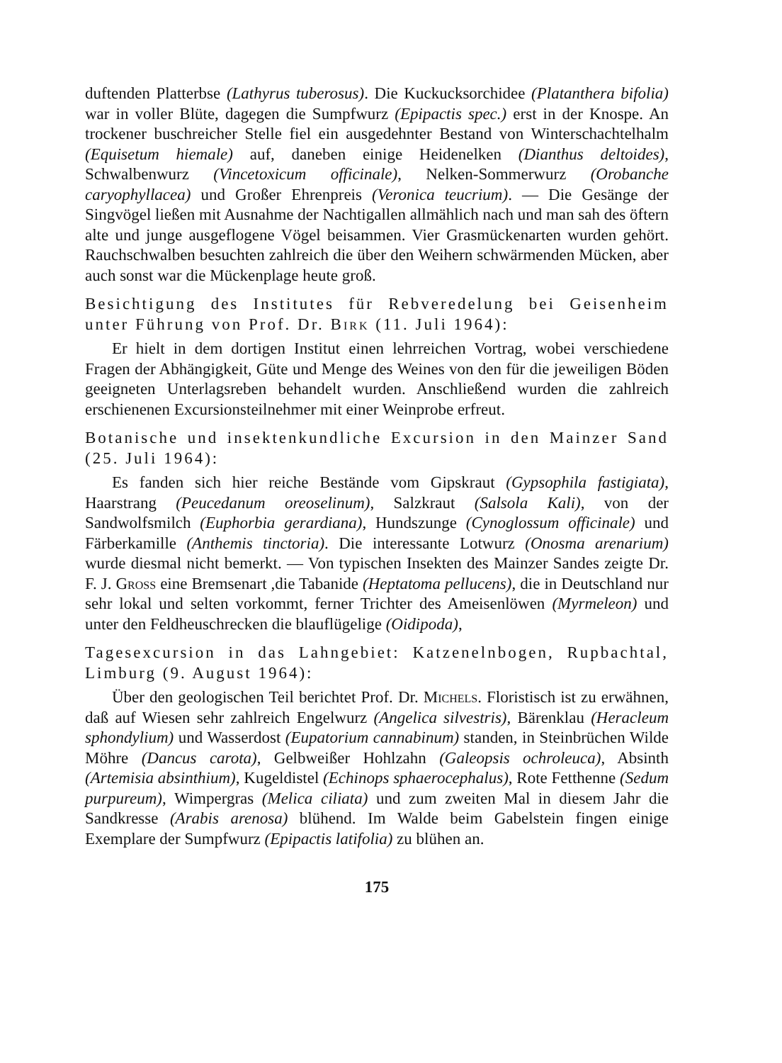duftenden Platterbse (Lathyrus tuberosus). Die Kuckucksorchidee (Platanthera bifolia) war in voller Blüte, dagegen die Sumpfwurz (Epipactis spec.) erst in der Knospe. An trockener buschreicher Stelle fiel ein ausgedehnter Bestand von Winterschachtelhalm (Equisetum hiemale) auf, daneben einige Heidenelken (Dianthus deltoides), Schwalbenwurz (Vincetoxicum officinale), Nelken-Sommerwurz (Orobanche caryophyllacea) und Großer Ehrenpreis (Veronica teucrium). — Die Gesänge der Singvögel ließen mit Ausnahme der Nachtigallen allmählich nach und man sah des öftern alte und junge ausgeflogene Vögel beisammen. Vier Grasmückenarten wurden gehört. Rauchschwalben besuchten zahlreich die über den Weihern schwärmenden Mücken, aber auch sonst war die Mückenplage heute groß.
Besichtigung des Institutes für Rebveredelung bei Geisenheim unter Führung von Prof. Dr. Birk (11. Juli 1964):
Er hielt in dem dortigen Institut einen lehrreichen Vortrag, wobei verschiedene Fragen der Abhängigkeit, Güte und Menge des Weines von den für die jeweiligen Böden geeigneten Unterlagsreben behandelt wurden. Anschließend wurden die zahlreich erschienenen Excursionsteilnehmer mit einer Weinprobe erfreut.
Botanische und insektenkundliche Excursion in den Mainzer Sand (25. Juli 1964):
Es fanden sich hier reiche Bestände vom Gipskraut (Gypsophila fastigiata), Haarstrang (Peucedanum oreoselinum), Salzkraut (Salsola Kali), von der Sandwolfsmilch (Euphorbia gerardiana), Hundszunge (Cynoglossum officinale) und Färberkamille (Anthemis tinctoria). Die interessante Lotwurz (Onosma arenarium) wurde diesmal nicht bemerkt. — Von typischen Insekten des Mainzer Sandes zeigte Dr. F. J. Gross eine Bremsenart ,die Tabanide (Heptatoma pellucens), die in Deutschland nur sehr lokal und selten vorkommt, ferner Trichter des Ameisenlöwen (Myrmeleon) und unter den Feldheuschrecken die blauflügelige (Oidipoda),
Tagesexcursion in das Lahngebiet: Katzenelnbogen, Rupbachtal, Limburg (9. August 1964):
Über den geologischen Teil berichtet Prof. Dr. Michels. Floristisch ist zu erwähnen, daß auf Wiesen sehr zahlreich Engelwurz (Angelica silvestris), Bärenklau (Heracleum sphondylium) und Wasserdost (Eupatorium cannabinum) standen, in Steinbrüchen Wilde Möhre (Dancus carota), Gelbweißer Hohlzahn (Galeopsis ochroleuca), Absinth (Artemisia absinthium), Kugeldistel (Echinops sphaerocephalus), Rote Fetthenne (Sedum purpureum), Wimpergras (Melica ciliata) und zum zweiten Mal in diesem Jahr die Sandkresse (Arabis arenosa) blühend. Im Walde beim Gabelstein fingen einige Exemplare der Sumpfwurz (Epipactis latifolia) zu blühen an.
175